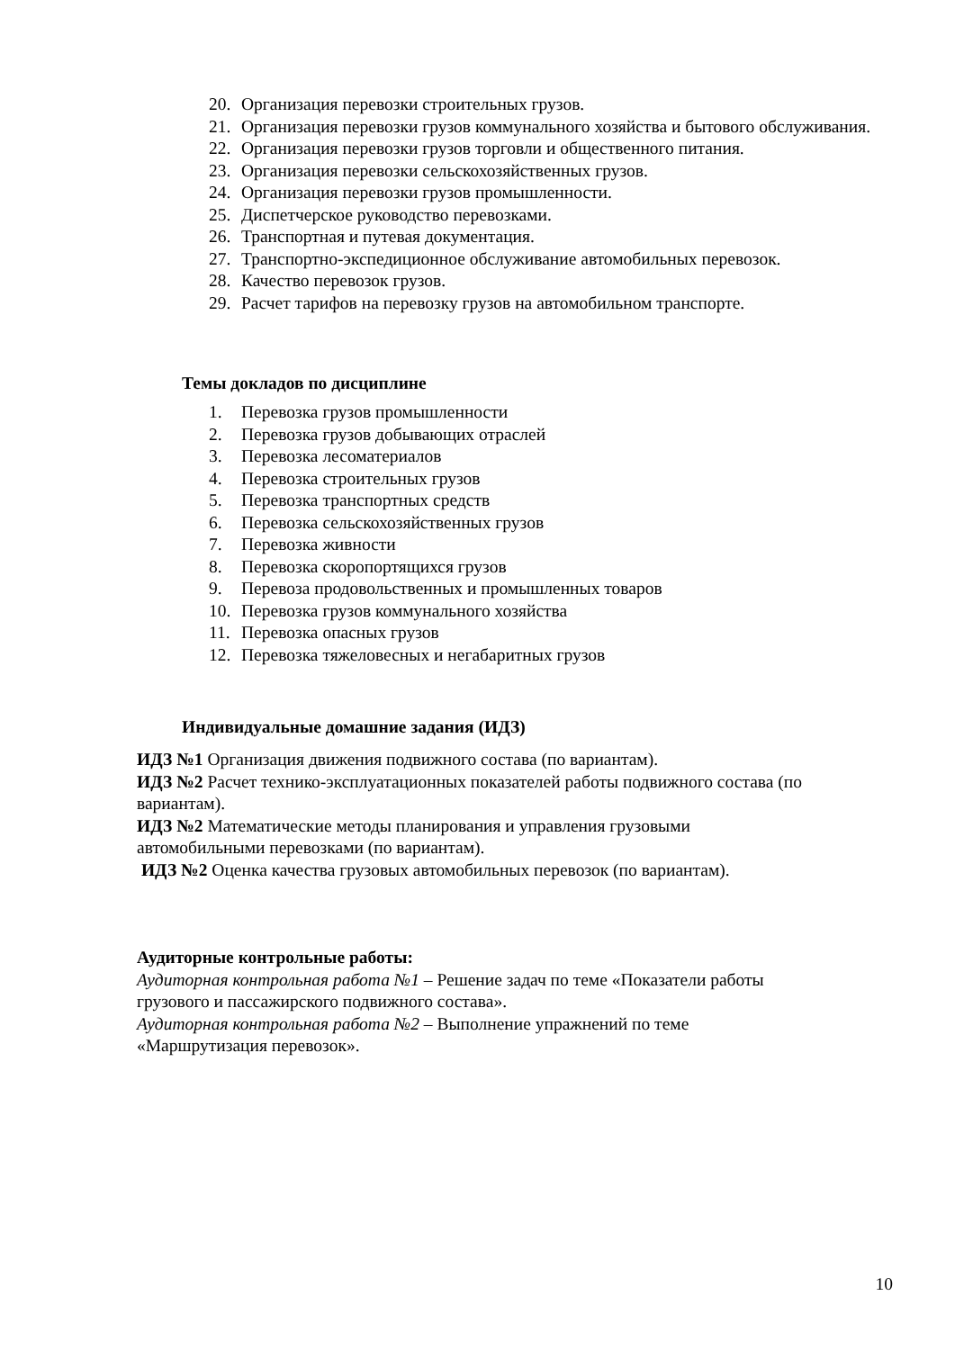20. Организация перевозки строительных грузов.
21. Организация перевозки грузов коммунального хозяйства и бытового обслуживания.
22. Организация перевозки грузов торговли и общественного питания.
23. Организация перевозки сельскохозяйственных грузов.
24. Организация перевозки грузов промышленности.
25. Диспетчерское руководство перевозками.
26. Транспортная и путевая документация.
27. Транспортно-экспедиционное обслуживание автомобильных перевозок.
28. Качество перевозок грузов.
29. Расчет тарифов на перевозку грузов на автомобильном транспорте.
Темы докладов по дисциплине
1. Перевозка грузов промышленности
2. Перевозка грузов добывающих отраслей
3. Перевозка лесоматериалов
4. Перевозка строительных грузов
5. Перевозка транспортных средств
6. Перевозка сельскохозяйственных грузов
7. Перевозка живности
8. Перевозка скоропортящихся грузов
9. Перевоза продовольственных и промышленных товаров
10. Перевозка грузов коммунального хозяйства
11. Перевозка опасных грузов
12. Перевозка тяжеловесных и негабаритных грузов
Индивидуальные домашние задания (ИДЗ)
ИДЗ №1 Организация движения подвижного состава (по вариантам).
ИДЗ №2 Расчет технико-эксплуатационных показателей работы подвижного состава (по вариантам).
ИДЗ №2 Математические методы планирования и управления грузовыми
автомобильными перевозками (по вариантам).
ИДЗ №2 Оценка качества грузовых автомобильных перевозок (по вариантам).
Аудиторные контрольные работы:
Аудиторная контрольная работа №1 – Решение задач по теме «Показатели работы
грузового и пассажирского подвижного состава».
Аудиторная контрольная работа №2 – Выполнение упражнений по теме
«Маршрутизация перевозок».
10